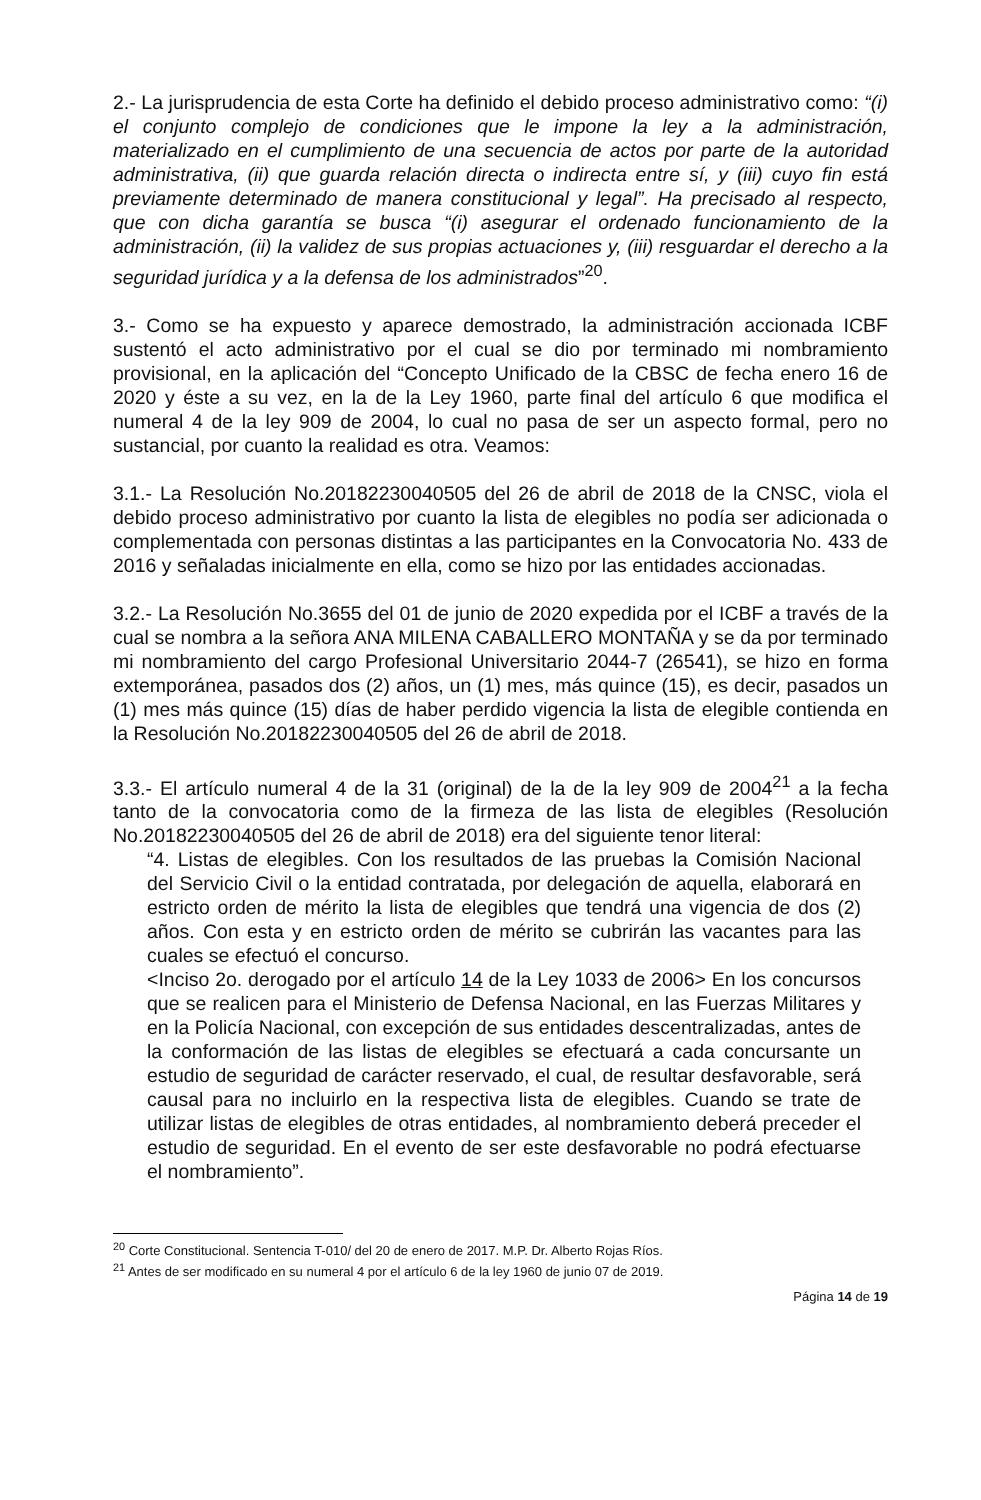2.- La jurisprudencia de esta Corte ha definido el debido proceso administrativo como: “(i) el conjunto complejo de condiciones que le impone la ley a la administración, materializado en el cumplimiento de una secuencia de actos por parte de la autoridad administrativa, (ii) que guarda relación directa o indirecta entre sí, y (iii) cuyo fin está previamente determinado de manera constitucional y legal”. Ha precisado al respecto, que con dicha garantía se busca “(i) asegurar el ordenado funcionamiento de la administración, (ii) la validez de sus propias actuaciones y, (iii) resguardar el derecho a la seguridad jurídica y a la defensa de los administrados”<sup>20</sup>.
3.- Como se ha expuesto y aparece demostrado, la administración accionada ICBF sustentó el acto administrativo por el cual se dio por terminado mi nombramiento provisional, en la aplicación del “Concepto Unificado de la CBSC de fecha enero 16 de 2020 y éste a su vez, en la de la Ley 1960, parte final del artículo 6 que modifica el numeral 4 de la ley 909 de 2004, lo cual no pasa de ser un aspecto formal, pero no sustancial, por cuanto la realidad es otra. Veamos:
3.1.- La Resolución No.20182230040505 del 26 de abril de 2018 de la CNSC, viola el debido proceso administrativo por cuanto la lista de elegibles no podía ser adicionada o complementada con personas distintas a las participantes en la Convocatoria No. 433 de 2016 y señaladas inicialmente en ella, como se hizo por las entidades accionadas.
3.2.- La Resolución No.3655 del 01 de junio de 2020 expedida por el ICBF a través de la cual se nombra a la señora ANA MILENA CABALLERO MONTAÑA y se da por terminado mi nombramiento del cargo Profesional Universitario 2044-7 (26541), se hizo en forma extemporánea, pasados dos (2) años, un (1) mes, más quince (15), es decir, pasados un (1) mes más quince (15) días de haber perdido vigencia la lista de elegible contienda en la Resolución No.20182230040505 del 26 de abril de 2018.
3.3.- El artículo numeral 4 de la 31 (original) de la de la ley 909 de 2004<sup>21</sup> a la fecha tanto de la convocatoria como de la firmeza de las lista de elegibles (Resolución No.20182230040505 del 26 de abril de 2018) era del siguiente tenor literal:
“4. Listas de elegibles. Con los resultados de las pruebas la Comisión Nacional del Servicio Civil o la entidad contratada, por delegación de aquella, elaborará en estricto orden de mérito la lista de elegibles que tendrá una vigencia de dos (2) años. Con esta y en estricto orden de mérito se cubrirán las vacantes para las cuales se efectuó el concurso.
<Inciso 2o. derogado por el artículo 14 de la Ley 1033 de 2006> En los concursos que se realicen para el Ministerio de Defensa Nacional, en las Fuerzas Militares y en la Policía Nacional, con excepción de sus entidades descentralizadas, antes de la conformación de las listas de elegibles se efectuará a cada concursante un estudio de seguridad de carácter reservado, el cual, de resultar desfavorable, será causal para no incluirlo en la respectiva lista de elegibles. Cuando se trate de utilizar listas de elegibles de otras entidades, al nombramiento deberá preceder el estudio de seguridad. En el evento de ser este desfavorable no podrá efectuarse el nombramiento”.
<sup>20</sup> Corte Constitucional. Sentencia T-010/ del 20 de enero de 2017. M.P. Dr. Alberto Rojas Ríos.
<sup>21</sup> Antes de ser modificado en su numeral 4 por el artículo 6 de la ley 1960 de junio 07 de 2019.
Página 14 de 19